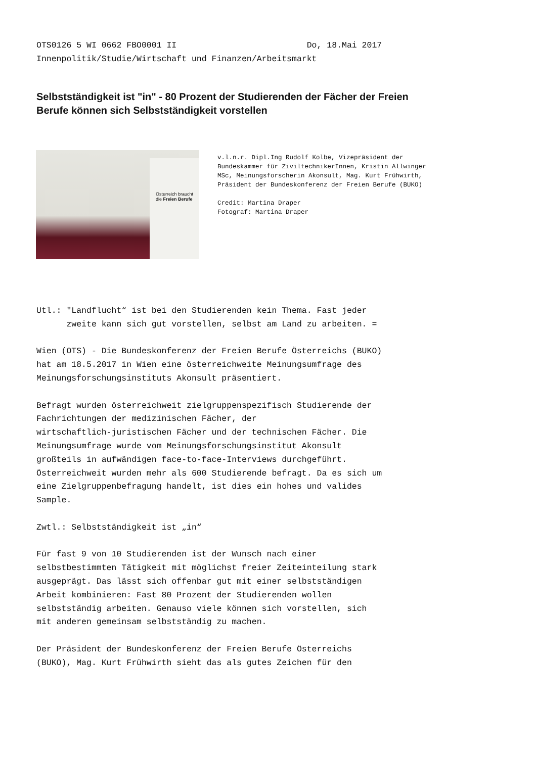OTS0126 5 WI 0662 FBO0001 II Do, 18.Mai 2017 Innenpolitik/Studie/Wirtschaft und Finanzen/Arbeitsmarkt
Selbstständigkeit ist "in" - 80 Prozent der Studierenden der Fächer der Freien Berufe können sich Selbstständigkeit vorstellen
Österreich braucht die Freien Berufe
v.l.n.r. Dipl.Ing Rudolf Kolbe, Vizepräsident der Bundeskammer für ZiviltechnikerInnen, Kristin Allwinger MSc, Meinungsforscherin Akonsult, Mag. Kurt Frühwirth, Präsident der Bundeskonferenz der Freien Berufe (BUKO) Credit: Martina Draper Fotograf: Martina Draper
Utl.: "Landflucht“ ist bei den Studierenden kein Thema. Fast jeder zweite kann sich gut vorstellen, selbst am Land zu arbeiten. = Wien (OTS) - Die Bundeskonferenz der Freien Berufe Österreichs (BUKO) hat am 18.5.2017 in Wien eine österreichweite Meinungsumfrage des Meinungsforschungsinstituts Akonsult präsentiert. Befragt wurden österreichweit zielgruppenspezifisch Studierende der Fachrichtungen der medizinischen Fächer, der wirtschaftlich-juristischen Fächer und der technischen Fächer. Die Meinungsumfrage wurde vom Meinungsforschungsinstitut Akonsult großteils in aufwändigen face-to-face-Interviews durchgeführt. Österreichweit wurden mehr als 600 Studierende befragt. Da es sich um eine Zielgruppenbefragung handelt, ist dies ein hohes und valides Sample. Zwtl.: Selbstständigkeit ist „in“ Für fast 9 von 10 Studierenden ist der Wunsch nach einer selbstbestimmten Tätigkeit mit möglichst freier Zeiteinteilung stark ausgeprägt. Das lässt sich offenbar gut mit einer selbstständigen Arbeit kombinieren: Fast 80 Prozent der Studierenden wollen selbstständig arbeiten. Genauso viele können sich vorstellen, sich mit anderen gemeinsam selbstständig zu machen. Der Präsident der Bundeskonferenz der Freien Berufe Österreichs (BUKO), Mag. Kurt Frühwirth sieht das als gutes Zeichen für den